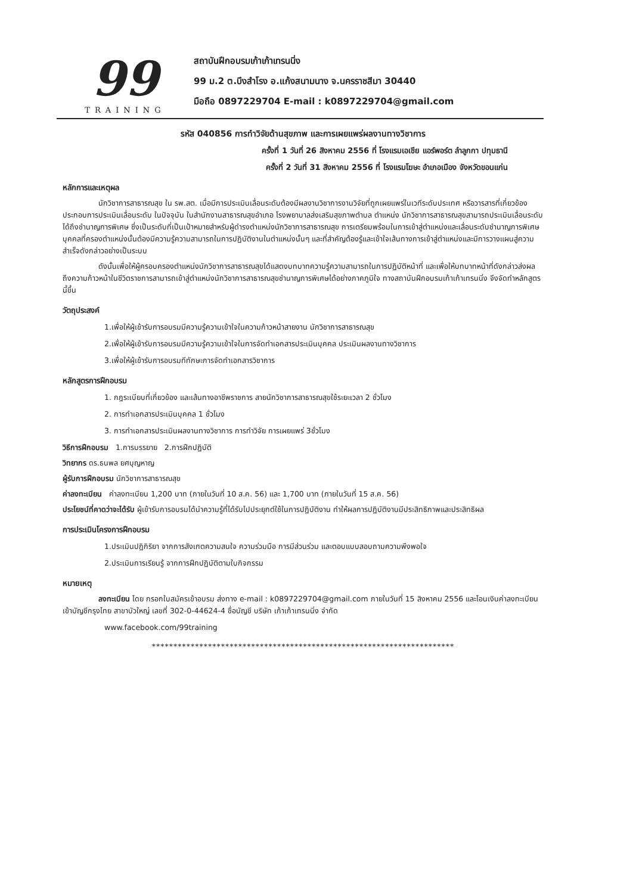99
TRAINING
สถาบันฝึกอบรมเก้าเก้าเทรนนิ่ง
99 ม.2 ต.บึงสำโรง อ.แก้งสนามนาง จ.นครราชสีมา 30440
มือถือ 0897229704 E-mail : k0897229704@gmail.com
รหัส 040856 การทำวิจัยด้านสุขภาพ และการเผยแพร่ผลงานทางวิชาการ
ครั้งที่ 1 วันที่ 26 สิงหาคม 2556 ที่ โรงแรมเอเชีย แอร์พอร์ต ลำลูกกา ปทุมธานี
ครั้งที่ 2 วันที่ 31 สิงหาคม 2556 ที่ โรงแรมโฆษะ อำเภอเมือง จังหวัดขอนแก่น
หลักการและเหตุผล
นักวิชาการสาธารณสุข ใน รพ.สต. เมื่อมีการประเมินเลื่อนระดับต้องมีผลงานวิชาการงานวิจัยที่ถูกเผยแพร่ในเวทีระดับประเทศ หรือวารสารที่เกี่ยวข้อง ประกอบการประเมินเลื่อนระดับ ในปัจจุบัน ในสำนักงานสาธารณสุขอำเภอ โรงพยาบาลส่งเสริมสุขภาพตำบล ตำแหน่ง นักวิชาการสาธารณสุขสามารถประเมินเลื่อนระดับได้ถึงชำนาญการพิเศษ ซึ่งเป็นระดับที่เป็นเป้าหมายสำหรับผู้ดำรงตำแหน่งนักวิชาการสาธารณสุข การเตรียมพร้อมในการเข้าสู่ตำแหน่งและเลื่อนระดับชำนาญการพิเศษบุคคลที่ครองตำแหน่งนั้นต้องมีความรู้ความสามารถในการปฏิบัติงานในตำแหน่งนั้นๆ และที่สำคัญต้องรู้และเข้าใจเส้นทางการเข้าสู่ตำแหน่งและมีการวางแผนสู่ความสำเร็จดังกล่าวอย่างเป็นระบบ
ดังนั้นเพื่อให้ผู้ครอบครองตำแหน่งนักวิชาการสาธารณสุขได้แสดงบทบาทความรู้ความสามารถในการปฏิบัติหน้าที่ และเพื่อให้บทบาทหน้าที่ดังกล่าวส่งผลถึงความก้าวหน้าในชีวิตราชการสามารถเข้าสู่ตำแหน่งนักวิชาการสาธารณสุขชำนาญการพิเศษได้อย่างภาคภูมิใจ ทางสถาบันฝึกอบรมเก้าเก้าเทรนนิ่ง จึงจัดทำหลักสูตรนี้ขึ้น
วัตถุประสงค์
1.เพื่อให้ผู้เข้ารับการอบรมมีความรู้ความเข้าใจในความก้าวหน้าสายงาน นักวิชาการสาธารณสุข
2.เพื่อให้ผู้เข้ารับการอบรมมีความรู้ความเข้าใจในการจัดทำเอกสารประเมินบุคคล ประเมินผลงานทางวิชาการ
3.เพื่อให้ผู้เข้ารับการอบรมทีทักษะการจัดทำเอกสารวิชาการ
หลักสูตรการฝึกอบรม
1. กฎระเบียบที่เกี่ยวข้อง และเส้นทางอาชีพราชการ สายนักวิชาการสาธารณสุขใช้ระยะเวลา 2 ชั่วโมง
2. การทำเอกสารประเมินบุคคล 1 ชั่วโมง
3. การทำเอกสารประเมินผลงานทางวิชาการ การทำวิจัย การเผยแพร่ 3ชั่วโมง
วิธีการฝึกอบรม 1.การบรรยาย 2.การฝึกปฏิบัติ
วิทยากร ดร.ธนพล ยศบุญหาญ
ผู้รับการฝึกอบรม นักวิชาการสาธารณสุข
ค่าลงทะเบียน ค่าลงทะเบียน 1,200 บาท (ภายในวันที่ 10 ส.ค. 56) และ 1,700 บาท (ภายในวันที่ 15 ส.ค. 56)
ประโยชน์ที่คาดว่าจะได้รับ ผู้เข้ารับการอบรมได้นำความรู้ที่ได้รับไปประยุกต์ใช้ในการปฏิบัติงาน ทำให้ผลการปฏิบัติงานมีประสิทธิภาพและประสิทธิผล
การประเมินโครงการฝึกอบรม
1.ประเมินปฏิกิริยา จากการสังเกตความสนใจ ความร่วมมือ การมีส่วนร่วม และตอบแบบสอบถามความพึงพอใจ
2.ประเมินการเรียนรู้ จากการฝึกปฏิบัติตามใบกิจกรรม
หมายเหตุ
ลงทะเบียน โดย กรอกใบสมัครเข้าอบรม ส่งทาง e-mail : k0897229704@gmail.com ภายในวันที่ 15 สิงหาคม 2556 และโอนเงินค่าลงทะเบียนเข้าบัญชีกรุงไทย สาขาบัวใหญ่ เลขที่ 302-0-44624-4 ชื่อบัญชี บริษัท เก้าเก้าเทรนนิ่ง จำกัด
www.facebook.com/99training
**********************************************************************